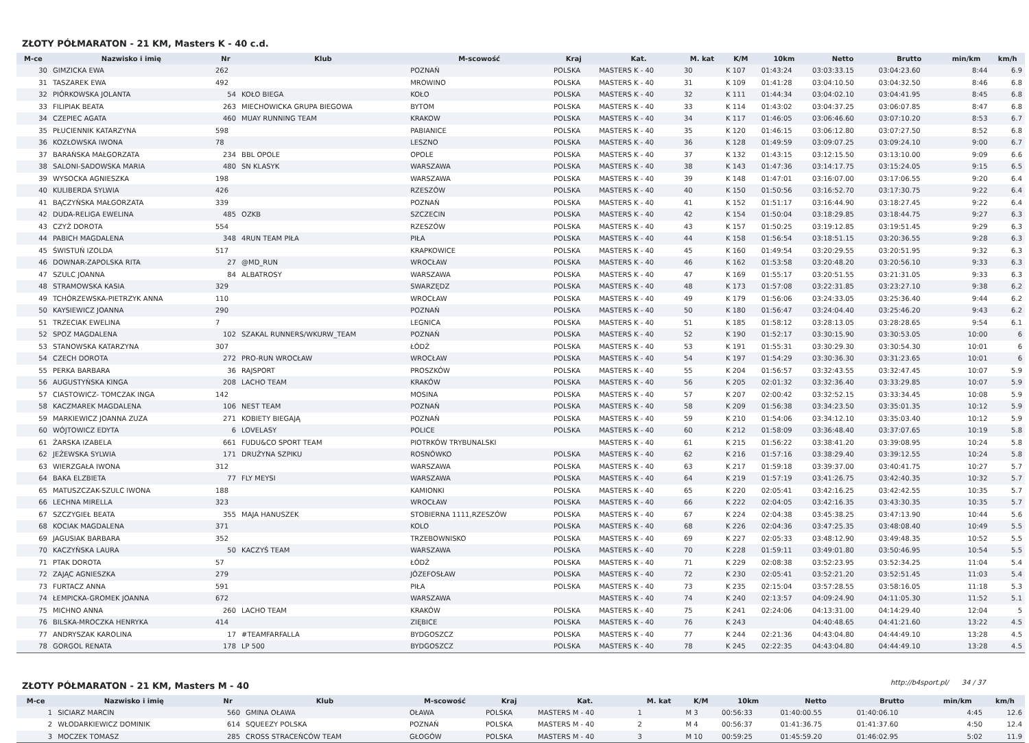ZŁOTY PÓŁMARATON - 21 KM, Masters K - 40 c.d.
| M-ce | Nazwisko i imię | Nr | Klub | M-scowość | Kraj | Kat. | M. kat | K/M | 10km | Netto | Brutto | min/km | km/h |
| --- | --- | --- | --- | --- | --- | --- | --- | --- | --- | --- | --- | --- | --- |
| 30 | GIMZICKA EWA | 262 | | POZNAŃ | POLSKA | MASTERS K - 40 | 30 | K 107 | 01:43:24 | 03:03:33.15 | 03:04:23.60 | 8:44 | 6.9 |
| 31 | TASZAREK EWA | 492 | | MROWINO | POLSKA | MASTERS K - 40 | 31 | K 109 | 01:41:28 | 03:04:10.50 | 03:04:32.50 | 8:46 | 6.8 |
| 32 | PIÓRKOWSKA JOLANTA | 54 | KOŁO BIEGA | KOŁO | POLSKA | MASTERS K - 40 | 32 | K 111 | 01:44:34 | 03:04:02.10 | 03:04:41.95 | 8:45 | 6.8 |
| 33 | FILIPIAK BEATA | 263 | MIECHOWICKA GRUPA BIEGOWA | BYTOM | POLSKA | MASTERS K - 40 | 33 | K 114 | 01:43:02 | 03:04:37.25 | 03:06:07.85 | 8:47 | 6.8 |
| 34 | CZEPIEC AGATA | 460 | MUAY RUNNING TEAM | KRAKOW | POLSKA | MASTERS K - 40 | 34 | K 117 | 01:46:05 | 03:06:46.60 | 03:07:10.20 | 8:53 | 6.7 |
| 35 | PŁUCIENNIK KATARZYNA | 598 | | PABIANICE | POLSKA | MASTERS K - 40 | 35 | K 120 | 01:46:15 | 03:06:12.80 | 03:07:27.50 | 8:52 | 6.8 |
| 36 | KOZŁOWSKA IWONA | 78 | | LESZNO | POLSKA | MASTERS K - 40 | 36 | K 128 | 01:49:59 | 03:09:07.25 | 03:09:24.10 | 9:00 | 6.7 |
| 37 | BARAŃSKA MAŁGORZATA | 234 | BBL OPOLE | OPOLE | POLSKA | MASTERS K - 40 | 37 | K 132 | 01:43:15 | 03:12:15.50 | 03:13:10.00 | 9:09 | 6.6 |
| 38 | SALONI-SADOWSKA MARIA | 480 | SN KLASYK | WARSZAWA | POLSKA | MASTERS K - 40 | 38 | K 143 | 01:47:36 | 03:14:17.75 | 03:15:24.05 | 9:15 | 6.5 |
| 39 | WYSOCKA AGNIESZKA | 198 | | WARSZAWA | POLSKA | MASTERS K - 40 | 39 | K 148 | 01:47:01 | 03:16:07.00 | 03:17:06.55 | 9:20 | 6.4 |
| 40 | KULIBERDA SYLWIA | 426 | | RZESZÓW | POLSKA | MASTERS K - 40 | 40 | K 150 | 01:50:56 | 03:16:52.70 | 03:17:30.75 | 9:22 | 6.4 |
| 41 | BĄCZYŃSKA MAŁGORZATA | 339 | | POZNAŃ | POLSKA | MASTERS K - 40 | 41 | K 152 | 01:51:17 | 03:16:44.90 | 03:18:27.45 | 9:22 | 6.4 |
| 42 | DUDA-RELIGA EWELINA | 485 | OZKB | SZCZECIN | POLSKA | MASTERS K - 40 | 42 | K 154 | 01:50:04 | 03:18:29.85 | 03:18:44.75 | 9:27 | 6.3 |
| 43 | CZYŻ DOROTA | 554 | | RZESZÓW | POLSKA | MASTERS K - 40 | 43 | K 157 | 01:50:25 | 03:19:12.85 | 03:19:51.45 | 9:29 | 6.3 |
| 44 | PABICH MAGDALENA | 348 | 4RUN TEAM PIŁA | PIŁA | POLSKA | MASTERS K - 40 | 44 | K 158 | 01:56:54 | 03:18:51.15 | 03:20:36.55 | 9:28 | 6.3 |
| 45 | ŚWISTUŃ IZOLDA | 517 | | KRAPKOWICE | POLSKA | MASTERS K - 40 | 45 | K 160 | 01:49:54 | 03:20:29.55 | 03:20:51.95 | 9:32 | 6.3 |
| 46 | DOWNAR-ZAPOLSKA RITA | 27 | @MD_RUN | WROCŁAW | POLSKA | MASTERS K - 40 | 46 | K 162 | 01:53:58 | 03:20:48.20 | 03:20:56.10 | 9:33 | 6.3 |
| 47 | SZULC JOANNA | 84 | ALBATROSY | WARSZAWA | POLSKA | MASTERS K - 40 | 47 | K 169 | 01:55:17 | 03:20:51.55 | 03:21:31.05 | 9:33 | 6.3 |
| 48 | STRAMOWSKA KASIA | 329 | | SWARZĘDZ | POLSKA | MASTERS K - 40 | 48 | K 173 | 01:57:08 | 03:22:31.85 | 03:23:27.10 | 9:38 | 6.2 |
| 49 | TCHÓRZEWSKA-PIETRZYK ANNA | 110 | | WROCŁAW | POLSKA | MASTERS K - 40 | 49 | K 179 | 01:56:06 | 03:24:33.05 | 03:25:36.40 | 9:44 | 6.2 |
| 50 | KAYSIEWICZ JOANNA | 290 | | POZNAŃ | POLSKA | MASTERS K - 40 | 50 | K 180 | 01:56:47 | 03:24:04.40 | 03:25:46.20 | 9:43 | 6.2 |
| 51 | TRZECIAK EWELINA | 7 | | LEGNICA | POLSKA | MASTERS K - 40 | 51 | K 185 | 01:58:12 | 03:28:13.05 | 03:28:28.65 | 9:54 | 6.1 |
| 52 | SPOZ MAGDALENA | 102 | SZAKAL RUNNERS/WKURW_TEAM | POZNAŃ | POLSKA | MASTERS K - 40 | 52 | K 190 | 01:52:17 | 03:30:15.90 | 03:30:53.05 | 10:00 | 6 |
| 53 | STANOWSKA KATARZYNA | 307 | | ŁÓDŹ | POLSKA | MASTERS K - 40 | 53 | K 191 | 01:55:31 | 03:30:29.30 | 03:30:54.30 | 10:01 | 6 |
| 54 | CZECH DOROTA | 272 | PRO-RUN WROCŁAW | WROCŁAW | POLSKA | MASTERS K - 40 | 54 | K 197 | 01:54:29 | 03:30:36.30 | 03:31:23.65 | 10:01 | 6 |
| 55 | PERKA BARBARA | 36 | RAJSPORT | PROSZKÓW | POLSKA | MASTERS K - 40 | 55 | K 204 | 01:56:57 | 03:32:43.55 | 03:32:47.45 | 10:07 | 5.9 |
| 56 | AUGUSTYŃSKA KINGA | 208 | LACHO TEAM | KRAKÓW | POLSKA | MASTERS K - 40 | 56 | K 205 | 02:01:32 | 03:32:36.40 | 03:33:29.85 | 10:07 | 5.9 |
| 57 | CIASTOWICZ- TOMCZAK INGA | 142 | | MOSINA | POLSKA | MASTERS K - 40 | 57 | K 207 | 02:00:42 | 03:32:52.15 | 03:33:34.45 | 10:08 | 5.9 |
| 58 | KACZMAREK MAGDALENA | 106 | NEST TEAM | POZNAŃ | POLSKA | MASTERS K - 40 | 58 | K 209 | 01:56:38 | 03:34:23.50 | 03:35:01.35 | 10:12 | 5.9 |
| 59 | MARKIEWICZ JOANNA ZUZA | 271 | KOBIETY BIEGAJĄ | POZNAŃ | POLSKA | MASTERS K - 40 | 59 | K 210 | 01:54:06 | 03:34:12.10 | 03:35:03.40 | 10:12 | 5.9 |
| 60 | WÓJTOWICZ EDYTA | 6 | LOVELASY | POLICE | POLSKA | MASTERS K - 40 | 60 | K 212 | 01:58:09 | 03:36:48.40 | 03:37:07.65 | 10:19 | 5.8 |
| 61 | ŻARSKA IZABELA | 661 | FUDU&CO SPORT TEAM | PIOTRKÓW TRYBUNALSKI | | MASTERS K - 40 | 61 | K 215 | 01:56:22 | 03:38:41.20 | 03:39:08.95 | 10:24 | 5.8 |
| 62 | JEŻEWSKA SYLWIA | 171 | DRUŻYNA SZPIKU | ROSNÓWKO | POLSKA | MASTERS K - 40 | 62 | K 216 | 01:57:16 | 03:38:29.40 | 03:39:12.55 | 10:24 | 5.8 |
| 63 | WIERZGAŁA IWONA | 312 | | WARSZAWA | POLSKA | MASTERS K - 40 | 63 | K 217 | 01:59:18 | 03:39:37.00 | 03:40:41.75 | 10:27 | 5.7 |
| 64 | BAKA ELZBIETA | 77 | FLY MEYSI | WARSZAWA | POLSKA | MASTERS K - 40 | 64 | K 219 | 01:57:19 | 03:41:26.75 | 03:42:40.35 | 10:32 | 5.7 |
| 65 | MATUSZCZAK-SZULC IWONA | 188 | | KAMIONKI | POLSKA | MASTERS K - 40 | 65 | K 220 | 02:05:41 | 03:42:16.25 | 03:42:42.55 | 10:35 | 5.7 |
| 66 | LECHNA MIRELLA | 323 | | WROCŁAW | POLSKA | MASTERS K - 40 | 66 | K 222 | 02:04:05 | 03:42:16.35 | 03:43:30.35 | 10:35 | 5.7 |
| 67 | SZCZYGIEŁ BEATA | 355 | MAJA HANUSZEK | STOBIERNA 1111,RZESZÓW | POLSKA | MASTERS K - 40 | 67 | K 224 | 02:04:38 | 03:45:38.25 | 03:47:13.90 | 10:44 | 5.6 |
| 68 | KOCIAK MAGDALENA | 371 | | KOLO | POLSKA | MASTERS K - 40 | 68 | K 226 | 02:04:36 | 03:47:25.35 | 03:48:08.40 | 10:49 | 5.5 |
| 69 | JAGUSIAK BARBARA | 352 | | TRZEBOWNISKO | POLSKA | MASTERS K - 40 | 69 | K 227 | 02:05:33 | 03:48:12.90 | 03:49:48.35 | 10:52 | 5.5 |
| 70 | KACZYŃSKA LAURA | 50 | KACZYŚ TEAM | WARSZAWA | POLSKA | MASTERS K - 40 | 70 | K 228 | 01:59:11 | 03:49:01.80 | 03:50:46.95 | 10:54 | 5.5 |
| 71 | PTAK DOROTA | 57 | | ŁÓDŹ | POLSKA | MASTERS K - 40 | 71 | K 229 | 02:08:38 | 03:52:23.95 | 03:52:34.25 | 11:04 | 5.4 |
| 72 | ZAJĄC AGNIESZKA | 279 | | JÓZEFOSŁAW | POLSKA | MASTERS K - 40 | 72 | K 230 | 02:05:41 | 03:52:21.20 | 03:52:51.45 | 11:03 | 5.4 |
| 73 | FURTACZ ANNA | 591 | | PIŁA | POLSKA | MASTERS K - 40 | 73 | K 235 | 02:15:04 | 03:57:28.55 | 03:58:16.05 | 11:18 | 5.3 |
| 74 | ŁEMPICKA-GROMEK JOANNA | 672 | | WARSZAWA | | MASTERS K - 40 | 74 | K 240 | 02:13:57 | 04:09:24.90 | 04:11:05.30 | 11:52 | 5.1 |
| 75 | MICHNO ANNA | 260 | LACHO TEAM | KRAKÓW | POLSKA | MASTERS K - 40 | 75 | K 241 | 02:24:06 | 04:13:31.00 | 04:14:29.40 | 12:04 | 5 |
| 76 | BILSKA-MROCZKA HENRYKA | 414 | | ZIĘBICE | POLSKA | MASTERS K - 40 | 76 | K 243 | | 04:40:48.65 | 04:41:21.60 | 13:22 | 4.5 |
| 77 | ANDRYSZAK KAROLINA | 17 | #TEAMFARFALLA | BYDGOSZCZ | POLSKA | MASTERS K - 40 | 77 | K 244 | 02:21:36 | 04:43:04.80 | 04:44:49.10 | 13:28 | 4.5 |
| 78 | GORGOL RENATA | 178 | LP 500 | BYDGOSZCZ | POLSKA | MASTERS K - 40 | 78 | K 245 | 02:22:35 | 04:43:04.80 | 04:44:49.10 | 13:28 | 4.5 |
ZŁOTY PÓŁMARATON - 21 KM, Masters M - 40
| M-ce | Nazwisko i imię | Nr | Klub | M-scowość | Kraj | Kat. | M. kat | K/M | 10km | Netto | Brutto | min/km | km/h |
| --- | --- | --- | --- | --- | --- | --- | --- | --- | --- | --- | --- | --- | --- |
| 1 | SICIARZ MARCIN | 560 | GMINA OŁAWA | OŁAWA | POLSKA | MASTERS M - 40 | 1 | M 3 | 00:56:33 | 01:40:00.55 | 01:40:06.10 | 4:45 | 12.6 |
| 2 | WŁODARKIEWICZ DOMINIK | 614 | SQUEEZY POLSKA | POZNAŃ | POLSKA | MASTERS M - 40 | 2 | M 4 | 00:56:37 | 01:41:36.75 | 01:41:37.60 | 4:50 | 12.4 |
| 3 | MOCZEK TOMASZ | 285 | CROSS STRACEŃCÓW TEAM | GŁOGÓW | POLSKA | MASTERS M - 40 | 3 | M 10 | 00:59:25 | 01:45:59.20 | 01:46:02.95 | 5:02 | 11.9 |
http://b4sport.pl/ 34 / 37